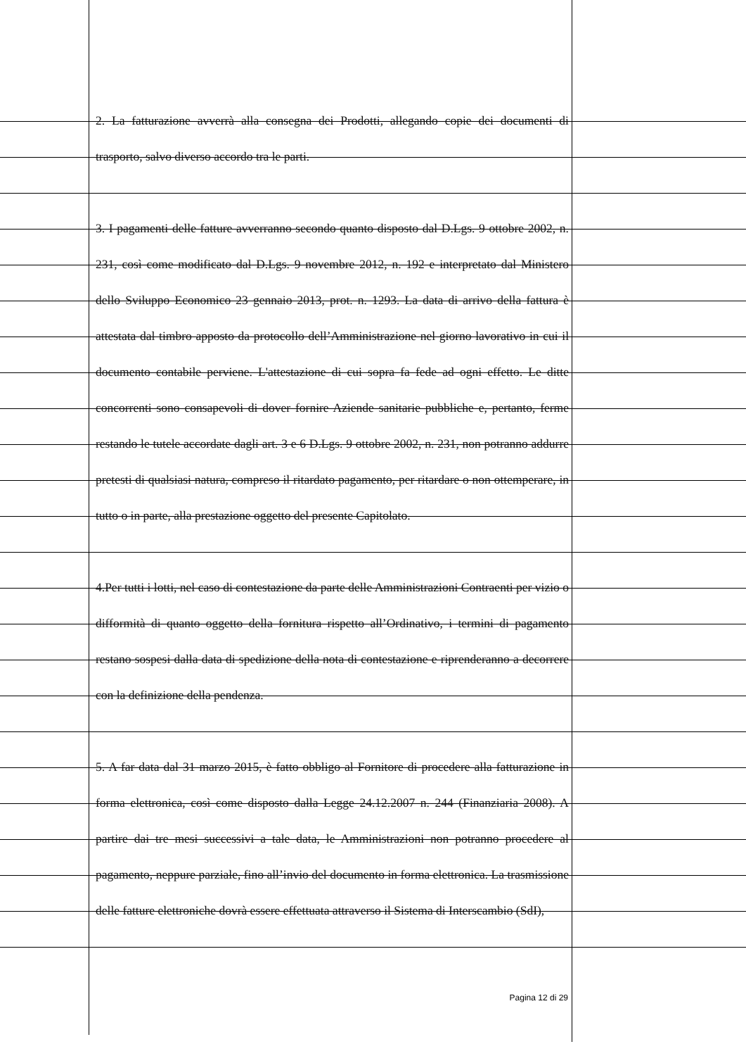2. La fatturazione avverrà alla consegna dei Prodotti, allegando copie dei documenti di trasporto, salvo diverso accordo tra le parti.
3. I pagamenti delle fatture avverranno secondo quanto disposto dal D.Lgs. 9 ottobre 2002, n. 231, così come modificato dal D.Lgs. 9 novembre 2012, n. 192 e interpretato dal Ministero dello Sviluppo Economico 23 gennaio 2013, prot. n. 1293. La data di arrivo della fattura è attestata dal timbro apposto da protocollo dell’Amministrazione nel giorno lavorativo in cui il documento contabile perviene. L'attestazione di cui sopra fa fede ad ogni effetto. Le ditte concorrenti sono consapevoli di dover fornire Aziende sanitarie pubbliche e, pertanto, ferme restando le tutele accordate dagli art. 3 e 6 D.Lgs. 9 ottobre 2002, n. 231, non potranno addurre pretesti di qualsiasi natura, compreso il ritardato pagamento, per ritardare o non ottemperare, in tutto o in parte, alla prestazione oggetto del presente Capitolato.
4.Per tutti i lotti, nel caso di contestazione da parte delle Amministrazioni Contraenti per vizio o difformità di quanto oggetto della fornitura rispetto all’Ordinativo, i termini di pagamento restano sospesi dalla data di spedizione della nota di contestazione e riprenderanno a decorrere con la definizione della pendenza.
5. A far data dal 31 marzo 2015, è fatto obbligo al Fornitore di procedere alla fatturazione in forma elettronica, così come disposto dalla Legge 24.12.2007 n. 244 (Finanziaria 2008). A partire dai tre mesi successivi a tale data, le Amministrazioni non potranno procedere al pagamento, neppure parziale, fino all’invio del documento in forma elettronica. La trasmissione delle fatture elettroniche dovrà essere effettuata attraverso il Sistema di Interscambio (SdI),
Pagina 12 di 29